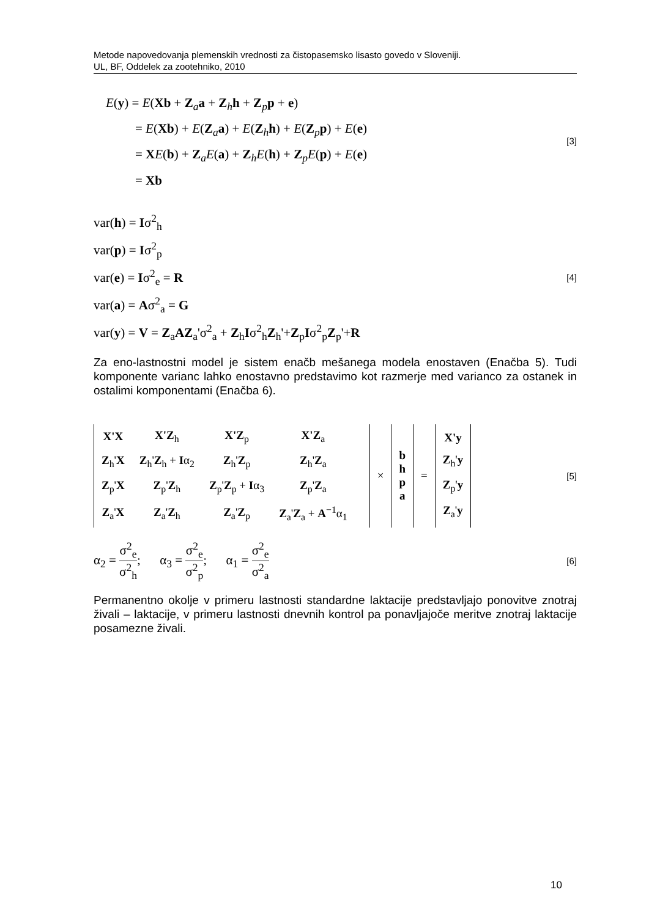Metode napovedovanja plemenskih vrednosti za čistopasemsko lisasto govedo v Sloveniji.
UL, BF, Oddelek za zootehniko, 2010
E(y) = E(Xb + Z<sub>a</sub>a + Z<sub>h</sub>h + Z<sub>p</sub>p + e)
= E(Xb) + E(Z<sub>a</sub>a) + E(Z<sub>h</sub>h) + E(Z<sub>p</sub>p) + E(e)
= XE(b) + Z<sub>a</sub>E(a) + Z<sub>h</sub>E(h) + Z<sub>p</sub>E(p) + E(e)
= Xb
[3]
var(h) = Iσ<sup>2</sup><sub>h</sub>
var(p) = Iσ<sup>2</sup><sub>p</sub>
var(e) = Iσ<sup>2</sup><sub>e</sub> = R
var(a) = Aσ<sup>2</sup><sub>a</sub> = G
var(y) = V = Z<sub>a</sub>AZ<sub>a</sub>'σ<sup>2</sup><sub>a</sub> + Z<sub>h</sub>Iσ<sup>2</sup><sub>h</sub>Z<sub>h</sub>'+Z<sub>p</sub>Iσ<sup>2</sup><sub>p</sub>Z<sub>p</sub>'+R
[4]
Za eno-lastnostni model je sistem enačb mešanega modela enostaven (Enačba 5). Tudi komponente varianc lahko enostavno predstavimo kot razmerje med varianco za ostanek in ostalimi komponentami (Enačba 6).
| | X'X | X'Z<sub>h</sub> | X'Z<sub>p</sub> | X'Z<sub>a</sub> | | × | b h p a | = | X'y Z<sub>h</sub>' y Z<sub>p</sub>' y Z<sub>a</sub>' y |
| | Z<sub>h</sub>' X | Z<sub>h</sub>' Z<sub>h</sub> + I α<sub>2</sub> | Z<sub>h</sub>' Z<sub>p</sub> | Z<sub>h</sub>' Z<sub>a</sub> | | | | | |
| | Z<sub>p</sub>' X | Z<sub>p</sub>' Z<sub>h</sub> | Z<sub>p</sub>' Z<sub>p</sub> + I α<sub>3</sub> | Z<sub>p</sub>' Z<sub>a</sub> | | | | | |
| | Z<sub>a</sub>' X | Z<sub>a</sub>' Z<sub>h</sub> | Z<sub>a</sub>' Z<sub>p</sub> | Z<sub>a</sub>' Z<sub>a</sub> + A<sup>−1</sup>α<sub>1</sub> | | | | | |
[5]
α<sub>2</sub> = σ<sup>2</sup><sub>e</sub> σ<sup>2</sup><sub>h</sub>; α<sub>3</sub> = σ<sup>2</sup><sub>e</sub> σ<sup>2</sup><sub>p</sub>; α<sub>1</sub> = σ<sup>2</sup><sub>e</sub> σ<sup>2</sup><sub>a</sub>
[6]
Permanentno okolje v primeru lastnosti standardne laktacije predstavljajo ponovitve znotraj živali – laktacije, v primeru lastnosti dnevnih kontrol pa ponavljajoče meritve znotraj laktacije posamezne živali.
10